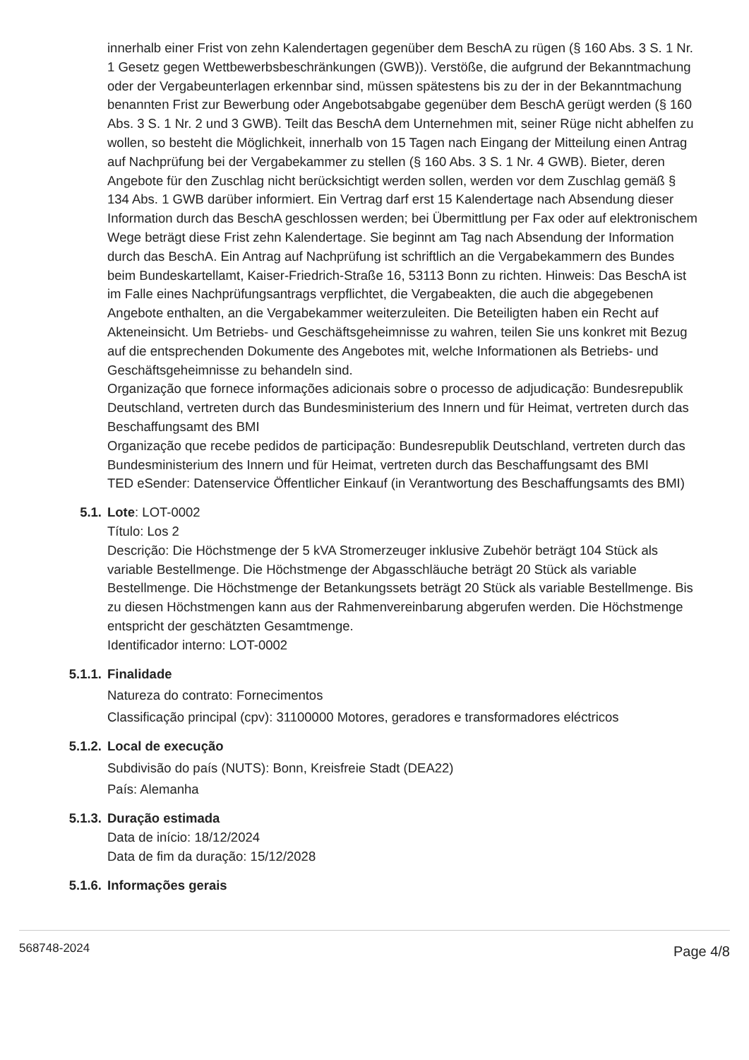innerhalb einer Frist von zehn Kalendertagen gegenüber dem BeschA zu rügen (§ 160 Abs. 3 S. 1 Nr. 1 Gesetz gegen Wettbewerbsbeschränkungen (GWB)). Verstöße, die aufgrund der Bekanntmachung oder der Vergabeunterlagen erkennbar sind, müssen spätestens bis zu der in der Bekanntmachung benannten Frist zur Bewerbung oder Angebotsabgabe gegenüber dem BeschA gerügt werden (§ 160 Abs. 3 S. 1 Nr. 2 und 3 GWB). Teilt das BeschA dem Unternehmen mit, seiner Rüge nicht abhelfen zu wollen, so besteht die Möglichkeit, innerhalb von 15 Tagen nach Eingang der Mitteilung einen Antrag auf Nachprüfung bei der Vergabekammer zu stellen (§ 160 Abs. 3 S. 1 Nr. 4 GWB). Bieter, deren Angebote für den Zuschlag nicht berücksichtigt werden sollen, werden vor dem Zuschlag gemäß § 134 Abs. 1 GWB darüber informiert. Ein Vertrag darf erst 15 Kalendertage nach Absendung dieser Information durch das BeschA geschlossen werden; bei Übermittlung per Fax oder auf elektronischem Wege beträgt diese Frist zehn Kalendertage. Sie beginnt am Tag nach Absendung der Information durch das BeschA. Ein Antrag auf Nachprüfung ist schriftlich an die Vergabekammern des Bundes beim Bundeskartellamt, Kaiser-Friedrich-Straße 16, 53113 Bonn zu richten. Hinweis: Das BeschA ist im Falle eines Nachprüfungsantrags verpflichtet, die Vergabeakten, die auch die abgegebenen Angebote enthalten, an die Vergabekammer weiterzuleiten. Die Beteiligten haben ein Recht auf Akteneinsicht. Um Betriebs- und Geschäftsgeheimnisse zu wahren, teilen Sie uns konkret mit Bezug auf die entsprechenden Dokumente des Angebotes mit, welche Informationen als Betriebs- und Geschäftsgeheimnisse zu behandeln sind.
Organização que fornece informações adicionais sobre o processo de adjudicação: Bundesrepublik Deutschland, vertreten durch das Bundesministerium des Innern und für Heimat, vertreten durch das Beschaffungsamt des BMI
Organização que recebe pedidos de participação: Bundesrepublik Deutschland, vertreten durch das Bundesministerium des Innern und für Heimat, vertreten durch das Beschaffungsamt des BMI
TED eSender: Datenservice Öffentlicher Einkauf (in Verantwortung des Beschaffungsamts des BMI)
5.1. Lote: LOT-0002
Título: Los 2
Descrição: Die Höchstmenge der 5 kVA Stromerzeuger inklusive Zubehör beträgt 104 Stück als variable Bestellmenge. Die Höchstmenge der Abgasschläuche beträgt 20 Stück als variable Bestellmenge. Die Höchstmenge der Betankungssets beträgt 20 Stück als variable Bestellmenge. Bis zu diesen Höchstmengen kann aus der Rahmenvereinbarung abgerufen werden. Die Höchstmenge entspricht der geschätzten Gesamtmenge.
Identificador interno: LOT-0002
5.1.1. Finalidade
Natureza do contrato: Fornecimentos
Classificação principal (cpv): 31100000 Motores, geradores e transformadores eléctricos
5.1.2. Local de execução
Subdivisão do país (NUTS): Bonn, Kreisfreie Stadt (DEA22)
País: Alemanha
5.1.3. Duração estimada
Data de início: 18/12/2024
Data de fim da duração: 15/12/2028
5.1.6. Informações gerais
568748-2024 Page 4/8